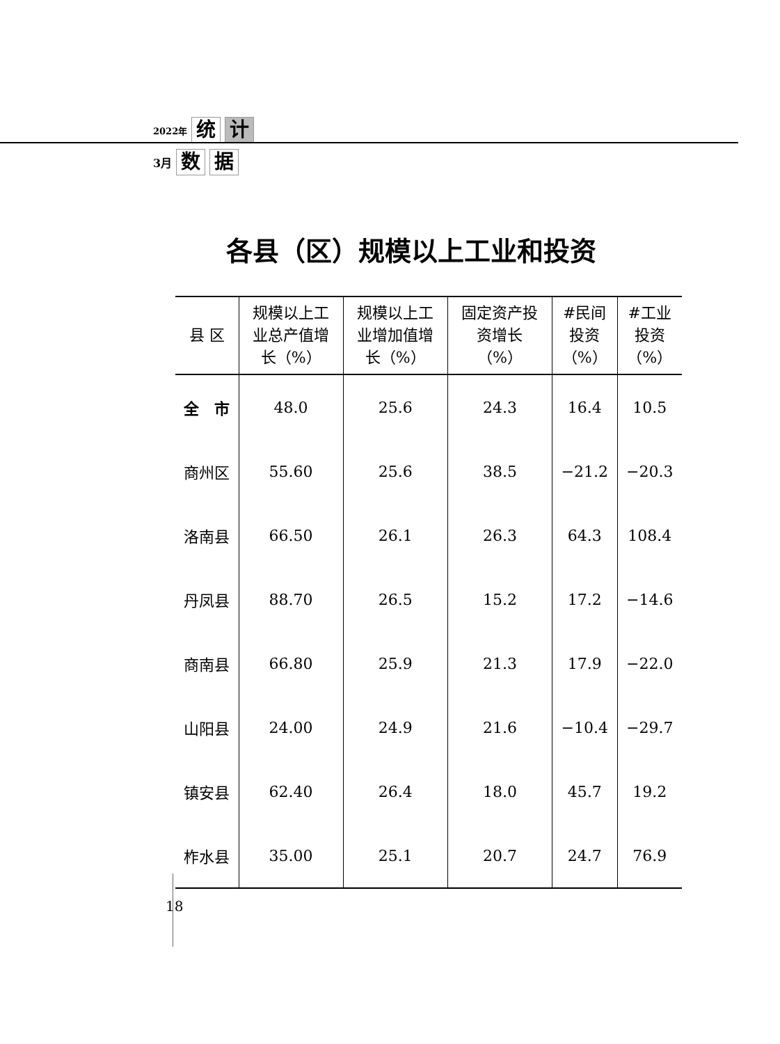2022年 统 计
3月 数 据
各县（区）规模以上工业和投资
| 县 区 | 规模以上工 业总产值增 长（%） | 规模以上工 业增加值增 长（%） | 固定资产投 资增长 （%） | #民间 投资 （%） | #工业 投资 （%） |
| --- | --- | --- | --- | --- | --- |
| 全 市 | 48.0 | 25.6 | 24.3 | 16.4 | 10.5 |
| 商州区 | 55.60 | 25.6 | 38.5 | −21.2 | −20.3 |
| 洛南县 | 66.50 | 26.1 | 26.3 | 64.3 | 108.4 |
| 丹凤县 | 88.70 | 26.5 | 15.2 | 17.2 | −14.6 |
| 商南县 | 66.80 | 25.9 | 21.3 | 17.9 | −22.0 |
| 山阳县 | 24.00 | 24.9 | 21.6 | −10.4 | −29.7 |
| 镇安县 | 62.40 | 26.4 | 18.0 | 45.7 | 19.2 |
| 柞水县 | 35.00 | 25.1 | 20.7 | 24.7 | 76.9 |
18